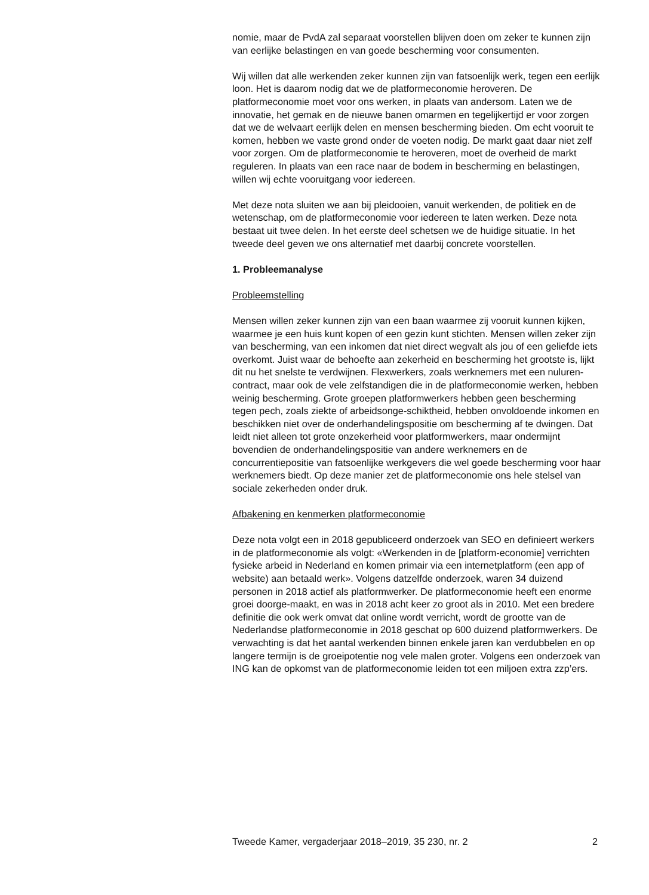nomie, maar de PvdA zal separaat voorstellen blijven doen om zeker te kunnen zijn van eerlijke belastingen en van goede bescherming voor consumenten.
Wij willen dat alle werkenden zeker kunnen zijn van fatsoenlijk werk, tegen een eerlijk loon. Het is daarom nodig dat we de platformeconomie heroveren. De platformeconomie moet voor ons werken, in plaats van andersom. Laten we de innovatie, het gemak en de nieuwe banen omarmen en tegelijkertijd er voor zorgen dat we de welvaart eerlijk delen en mensen bescherming bieden. Om echt vooruit te komen, hebben we vaste grond onder de voeten nodig. De markt gaat daar niet zelf voor zorgen. Om de platformeconomie te heroveren, moet de overheid de markt reguleren. In plaats van een race naar de bodem in bescherming en belastingen, willen wij echte vooruitgang voor iedereen.
Met deze nota sluiten we aan bij pleidooien, vanuit werkenden, de politiek en de wetenschap, om de platformeconomie voor iedereen te laten werken. Deze nota bestaat uit twee delen. In het eerste deel schetsen we de huidige situatie. In het tweede deel geven we ons alternatief met daarbij concrete voorstellen.
1. Probleemanalyse
Probleemstelling
Mensen willen zeker kunnen zijn van een baan waarmee zij vooruit kunnen kijken, waarmee je een huis kunt kopen of een gezin kunt stichten. Mensen willen zeker zijn van bescherming, van een inkomen dat niet direct wegvalt als jou of een geliefde iets overkomt. Juist waar de behoefte aan zekerheid en bescherming het grootste is, lijkt dit nu het snelste te verdwijnen. Flexwerkers, zoals werknemers met een nuluren-contract, maar ook de vele zelfstandigen die in de platformeconomie werken, hebben weinig bescherming. Grote groepen platformwerkers hebben geen bescherming tegen pech, zoals ziekte of arbeidsonge-schiktheid, hebben onvoldoende inkomen en beschikken niet over de onderhandelingspositie om bescherming af te dwingen. Dat leidt niet alleen tot grote onzekerheid voor platformwerkers, maar ondermijnt bovendien de onderhandelingspositie van andere werknemers en de concurrentiepositie van fatsoenlijke werkgevers die wel goede bescherming voor haar werknemers biedt. Op deze manier zet de platformeconomie ons hele stelsel van sociale zekerheden onder druk.
Afbakening en kenmerken platformeconomie
Deze nota volgt een in 2018 gepubliceerd onderzoek van SEO en definieert werkers in de platformeconomie als volgt: «Werkenden in de [platform-economie] verrichten fysieke arbeid in Nederland en komen primair via een internetplatform (een app of website) aan betaald werk». Volgens datzelfde onderzoek, waren 34 duizend personen in 2018 actief als platformwerker. De platformeconomie heeft een enorme groei doorge-maakt, en was in 2018 acht keer zo groot als in 2010. Met een bredere definitie die ook werk omvat dat online wordt verricht, wordt de grootte van de Nederlandse platformeconomie in 2018 geschat op 600 duizend platformwerkers. De verwachting is dat het aantal werkenden binnen enkele jaren kan verdubbelen en op langere termijn is de groeipotentie nog vele malen groter. Volgens een onderzoek van ING kan de opkomst van de platformeconomie leiden tot een miljoen extra zzp’ers.
Tweede Kamer, vergaderjaar 2018–2019, 35 230, nr. 2 2